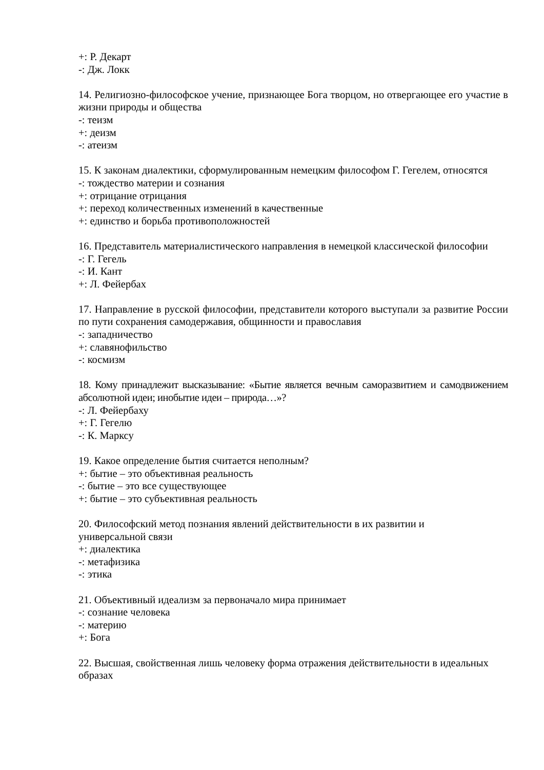+: Р. Декарт
-: Дж. Локк
14. Религиозно-философское учение, признающее Бога творцом, но отвергающее его участие в жизни природы и общества
-: теизм
+: деизм
-: атеизм
15. К законам диалектики, сформулированным немецким философом Г. Гегелем, относятся
-: тождество материи и сознания
+: отрицание отрицания
+: переход количественных изменений в качественные
+: единство и борьба противоположностей
16. Представитель материалистического направления в немецкой классической философии
-: Г. Гегель
-: И. Кант
+: Л. Фейербах
17. Направление в русской философии, представители которого выступали за развитие России по пути сохранения самодержавия, общинности и православия
-: западничество
+: славянофильство
-: космизм
18. Кому принадлежит высказывание: «Бытие является вечным саморазвитием и самодвижением абсолютной идеи; инобытие идеи – природа…»?
-: Л. Фейербаху
+: Г. Гегелю
-: К. Марксу
19. Какое определение бытия считается неполным?
+: бытие – это объективная реальность
-: бытие – это все существующее
+: бытие – это субъективная реальность
20. Философский метод познания явлений действительности в их развитии и
универсальной связи
+: диалектика
-: метафизика
-: этика
21. Объективный идеализм за первоначало мира принимает
-: сознание человека
-: материю
+: Бога
22. Высшая, свойственная лишь человеку форма отражения действительности в идеальных образах